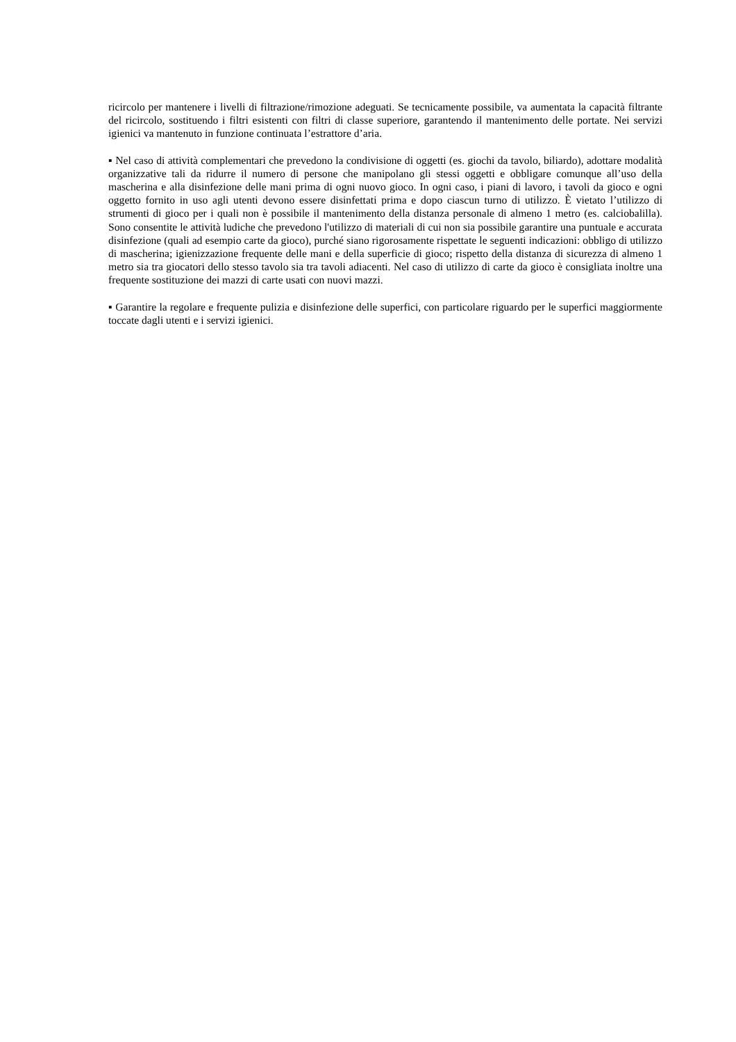ricircolo per mantenere i livelli di filtrazione/rimozione adeguati. Se tecnicamente possibile, va aumentata la capacità filtrante del ricircolo, sostituendo i filtri esistenti con filtri di classe superiore, garantendo il mantenimento delle portate. Nei servizi igienici va mantenuto in funzione continuata l’estrattore d’aria.
▪ Nel caso di attività complementari che prevedono la condivisione di oggetti (es. giochi da tavolo, biliardo), adottare modalità organizzative tali da ridurre il numero di persone che manipolano gli stessi oggetti e obbligare comunque all’uso della mascherina e alla disinfezione delle mani prima di ogni nuovo gioco. In ogni caso, i piani di lavoro, i tavoli da gioco e ogni oggetto fornito in uso agli utenti devono essere disinfettati prima e dopo ciascun turno di utilizzo. È vietato l’utilizzo di strumenti di gioco per i quali non è possibile il mantenimento della distanza personale di almeno 1 metro (es. calciobalilla). Sono consentite le attività ludiche che prevedono l'utilizzo di materiali di cui non sia possibile garantire una puntuale e accurata disinfezione (quali ad esempio carte da gioco), purché siano rigorosamente rispettate le seguenti indicazioni: obbligo di utilizzo di mascherina; igienizzazione frequente delle mani e della superficie di gioco; rispetto della distanza di sicurezza di almeno 1 metro sia tra giocatori dello stesso tavolo sia tra tavoli adiacenti. Nel caso di utilizzo di carte da gioco è consigliata inoltre una frequente sostituzione dei mazzi di carte usati con nuovi mazzi.
▪ Garantire la regolare e frequente pulizia e disinfezione delle superfici, con particolare riguardo per le superfici maggiormente toccate dagli utenti e i servizi igienici.